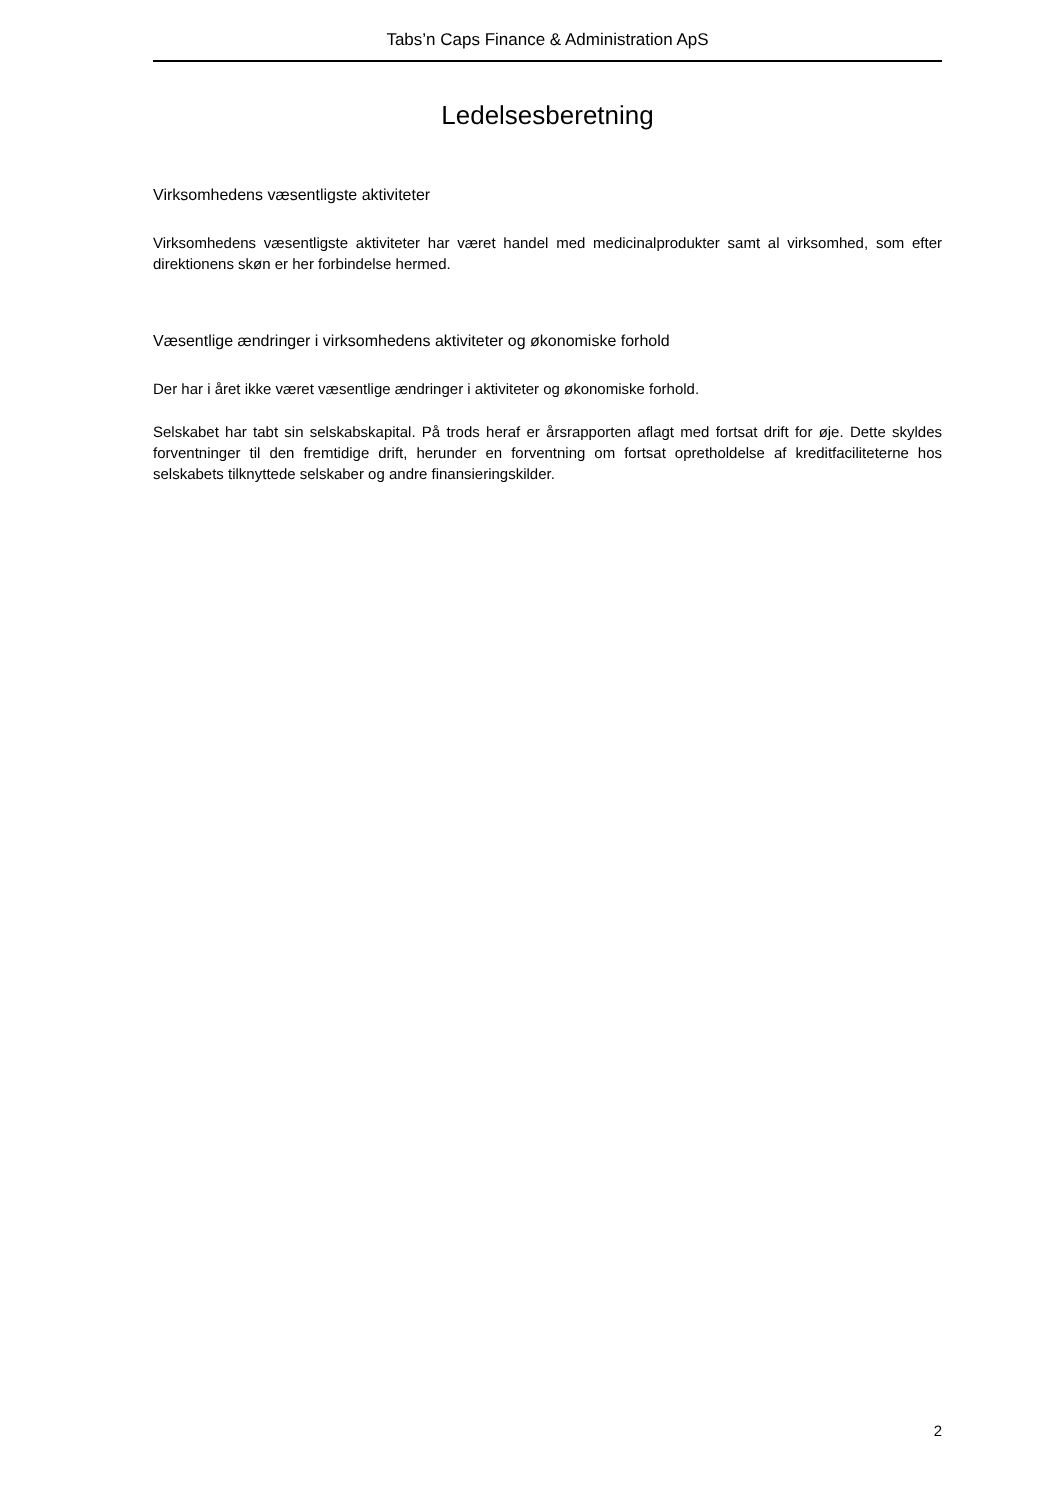Tabs’n Caps Finance & Administration ApS
Ledelsesberetning
Virksomhedens væsentligste aktiviteter
Virksomhedens væsentligste aktiviteter har været handel med medicinalprodukter samt al virksomhed, som efter direktionens skøn er her forbindelse hermed.
Væsentlige ændringer i virksomhedens aktiviteter og økonomiske forhold
Der har i året ikke været væsentlige ændringer i aktiviteter og økonomiske forhold.
Selskabet har tabt sin selskabskapital. På trods heraf er årsrapporten aflagt med fortsat drift for øje. Dette skyldes forventninger til den fremtidige drift, herunder en forventning om fortsat opretholdelse af kreditfacilite­terne hos selskabets tilknyttede selskaber og andre finansieringskilder.
2